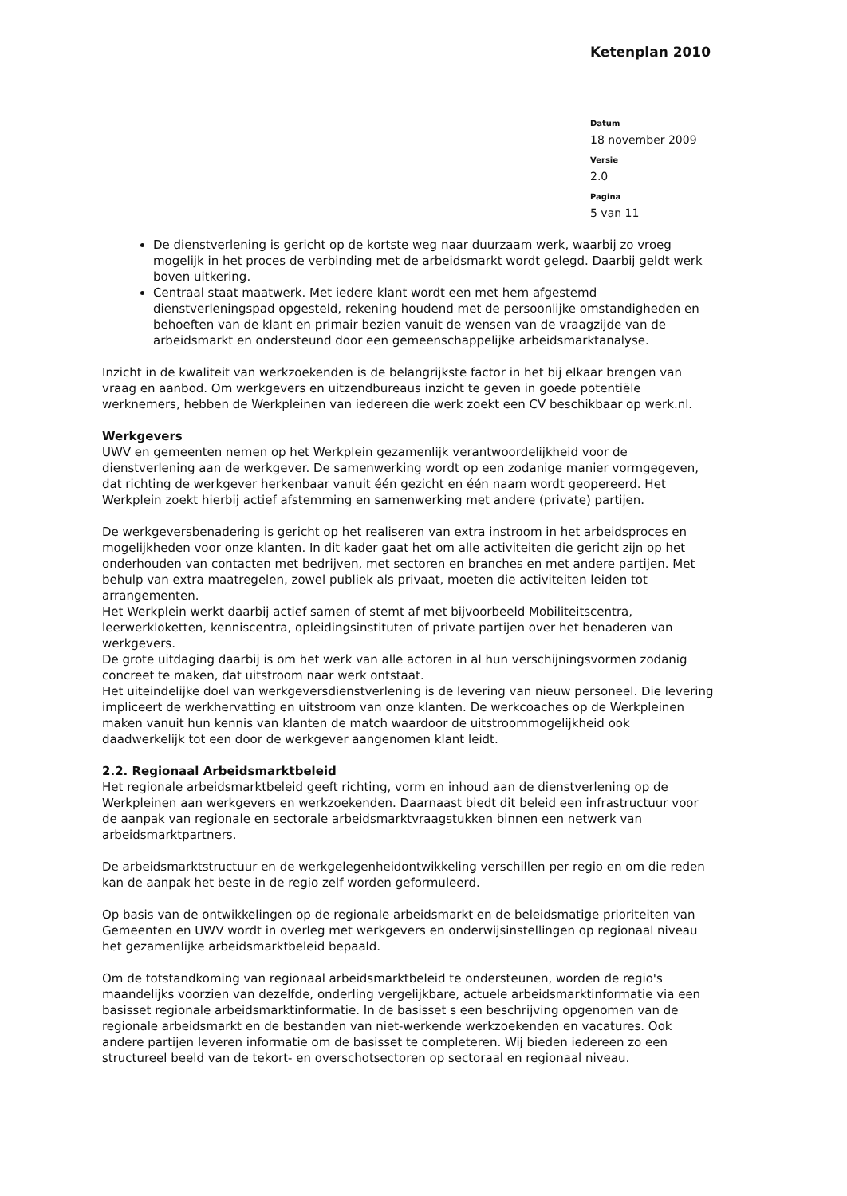Ketenplan 2010
Datum
18 november 2009
Versie
2.0
Pagina
5 van 11
De dienstverlening is gericht op de kortste weg naar duurzaam werk, waarbij zo vroeg mogelijk in het proces de verbinding met de arbeidsmarkt wordt gelegd. Daarbij geldt werk boven uitkering.
Centraal staat maatwerk. Met iedere klant wordt een met hem afgestemd dienstverleningspad opgesteld, rekening houdend met de persoonlijke omstandigheden en behoeften van de klant en primair bezien vanuit de wensen van de vraagzijde van de arbeidsmarkt en ondersteund door een gemeenschappelijke arbeidsmarktanalyse.
Inzicht in de kwaliteit van werkzoekenden is de belangrijkste factor in het bij elkaar brengen van vraag en aanbod. Om werkgevers en uitzendbureaus inzicht te geven in goede potentiële werknemers, hebben de Werkpleinen van iedereen die werk zoekt een CV beschikbaar op werk.nl.
Werkgevers
UWV en gemeenten nemen op het Werkplein gezamenlijk verantwoordelijkheid voor de dienstverlening aan de werkgever. De samenwerking wordt op een zodanige manier vormgegeven, dat richting de werkgever herkenbaar vanuit één gezicht en één naam wordt geopereerd. Het Werkplein zoekt hierbij actief afstemming en samenwerking met andere (private) partijen.
De werkgeversbenadering is gericht op het realiseren van extra instroom in het arbeidsproces en mogelijkheden voor onze klanten. In dit kader gaat het om alle activiteiten die gericht zijn op het onderhouden van contacten met bedrijven, met sectoren en branches en met andere partijen. Met behulp van extra maatregelen, zowel publiek als privaat, moeten die activiteiten leiden tot arrangementen.
Het Werkplein werkt daarbij actief samen of stemt af met bijvoorbeeld Mobiliteitscentra, leerwerkloketten, kenniscentra, opleidingsinstituten of private partijen over het benaderen van werkgevers.
De grote uitdaging daarbij is om het werk van alle actoren in al hun verschijningsvormen zodanig concreet te maken, dat uitstroom naar werk ontstaat.
Het uiteindelijke doel van werkgeversdienstverlening is de levering van nieuw personeel. Die levering impliceert de werkhervatting en uitstroom van onze klanten. De werkcoaches op de Werkpleinen maken vanuit hun kennis van klanten de match waardoor de uitstroommogelijkheid ook daadwerkelijk tot een door de werkgever aangenomen klant leidt.
2.2. Regionaal Arbeidsmarktbeleid
Het regionale arbeidsmarktbeleid geeft richting, vorm en inhoud aan de dienstverlening op de Werkpleinen aan werkgevers en werkzoekenden. Daarnaast biedt dit beleid een infrastructuur voor de aanpak van regionale en sectorale arbeidsmarktvraagstukken binnen een netwerk van arbeidsmarktpartners.
De arbeidsmarktstructuur en de werkgelegenheidontwikkeling verschillen per regio en om die reden kan de aanpak het beste in de regio zelf worden geformuleerd.
Op basis van de ontwikkelingen op de regionale arbeidsmarkt en de beleidsmatige prioriteiten van Gemeenten en UWV wordt in overleg met werkgevers en onderwijsinstellingen op regionaal niveau het gezamenlijke arbeidsmarktbeleid bepaald.
Om de totstandkoming van regionaal arbeidsmarktbeleid te ondersteunen, worden de regio's maandelijks voorzien van dezelfde, onderling vergelijkbare, actuele arbeidsmarktinformatie via een basisset regionale arbeidsmarktinformatie. In de basisset s een beschrijving opgenomen van de regionale arbeidsmarkt en de bestanden van niet-werkende werkzoekenden en vacatures. Ook andere partijen leveren informatie om de basisset te completeren. Wij bieden iedereen zo een structureel beeld van de tekort- en overschotsectoren op sectoraal en regionaal niveau.